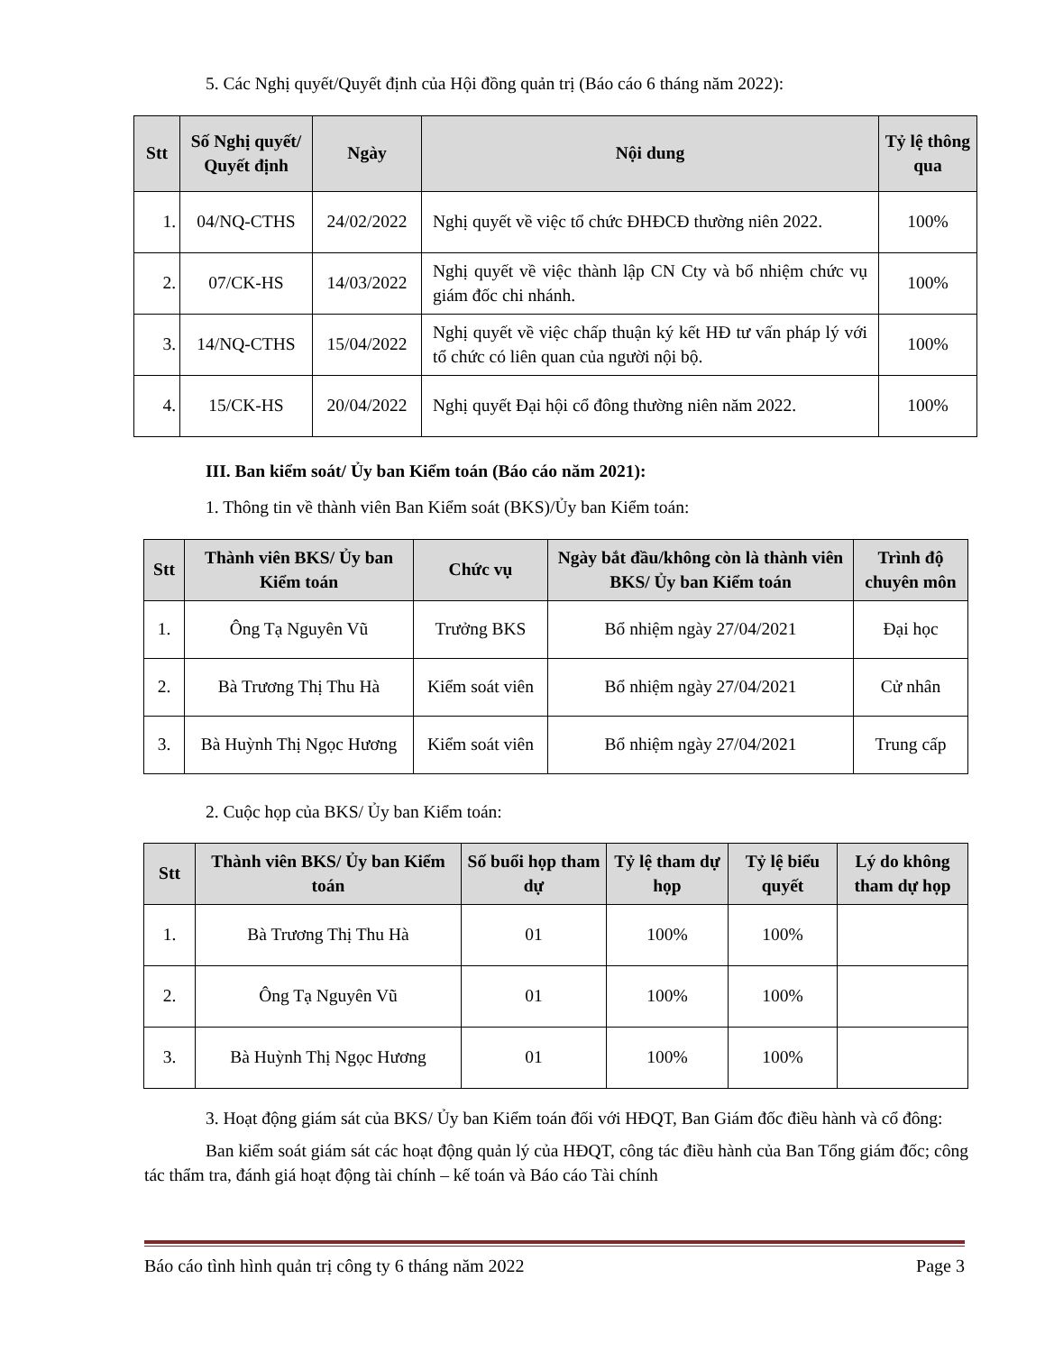5. Các Nghị quyết/Quyết định của Hội đồng quản trị (Báo cáo 6 tháng năm 2022):
| Stt | Số Nghị quyết/ Quyết định | Ngày | Nội dung | Tỷ lệ thông qua |
| --- | --- | --- | --- | --- |
| 1. | 04/NQ-CTHS | 24/02/2022 | Nghị quyết về việc tổ chức ĐHĐCĐ thường niên 2022. | 100% |
| 2. | 07/CK-HS | 14/03/2022 | Nghị quyết về việc thành lập CN Cty và bổ nhiệm chức vụ giám đốc chi nhánh. | 100% |
| 3. | 14/NQ-CTHS | 15/04/2022 | Nghị quyết về việc chấp thuận ký kết HĐ tư vấn pháp lý với tổ chức có liên quan của người nội bộ. | 100% |
| 4. | 15/CK-HS | 20/04/2022 | Nghị quyết Đại hội cổ đông thường niên năm 2022. | 100% |
III. Ban kiểm soát/ Ủy ban Kiểm toán (Báo cáo năm 2021):
1. Thông tin về thành viên Ban Kiểm soát (BKS)/Ủy ban Kiểm toán:
| Stt | Thành viên BKS/ Ủy ban Kiểm toán | Chức vụ | Ngày bắt đầu/không còn là thành viên BKS/ Ủy ban Kiểm toán | Trình độ chuyên môn |
| --- | --- | --- | --- | --- |
| 1. | Ông Tạ Nguyên Vũ | Trưởng BKS | Bổ nhiệm ngày 27/04/2021 | Đại học |
| 2. | Bà Trương Thị Thu Hà | Kiểm soát viên | Bổ nhiệm ngày 27/04/2021 | Cử nhân |
| 3. | Bà Huỳnh Thị Ngọc Hương | Kiểm soát viên | Bổ nhiệm ngày 27/04/2021 | Trung cấp |
2. Cuộc họp của BKS/ Ủy ban Kiểm toán:
| Stt | Thành viên BKS/ Ủy ban Kiểm toán | Số buổi họp tham dự | Tỷ lệ tham dự họp | Tỷ lệ biểu quyết | Lý do không tham dự họp |
| --- | --- | --- | --- | --- | --- |
| 1. | Bà Trương Thị Thu Hà | 01 | 100% | 100% | |
| 2. | Ông Tạ Nguyên Vũ | 01 | 100% | 100% | |
| 3. | Bà Huỳnh Thị Ngọc Hương | 01 | 100% | 100% | |
3. Hoạt động giám sát của BKS/ Ủy ban Kiểm toán đối với HĐQT, Ban Giám đốc điều hành và cổ đông:
Ban kiểm soát giám sát các hoạt động quản lý của HĐQT, công tác điều hành của Ban Tổng giám đốc; công tác thẩm tra, đánh giá hoạt động tài chính – kế toán và Báo cáo Tài chính
Báo cáo tình hình quản trị công ty 6 tháng năm 2022 Page 3